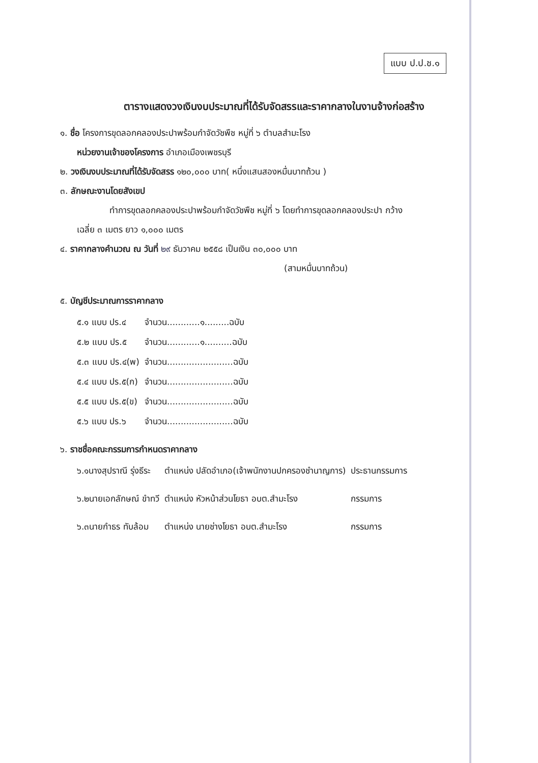แบบ ป.ป.ช.๑
ตารางแสดงวงเงินงบประมาณที่ได้รับจัดสรรและราคากลางในงานจ้างก่อสร้าง
๑. ชื่อ โครงการขุดลอกคลองประปาพร้อมกำจัดวัชพืช หมู่ที่ ๖ ตำบลสำมะโรง
หน่วยงานเจ้าของโครงการ อำเภอเมืองเพชรบุรี
๒. วงเงินงบประมาณที่ได้รับจัดสรร ๑๒๐,๐๐๐ บาท( หนึ่งแสนสองหมื่นบาทถ้วน )
๓. ลักษณะงานโดยสังเขป
ทำการขุดลอกคลองประปาพร้อมกำจัดวัชพืช หมู่ที่ ๖ โดยทำการขุดลอกคลองประปา กว้าง
เฉลี่ย ๓ เมตร ยาว ๑,๐๐๐ เมตร
๔. ราคากลางคำนวณ ณ วันที่ ๒๙ ธันวาคม ๒๕๕๘ เป็นเงิน ๓๐,๐๐๐ บาท
(สามหมื่นบาทถ้วน)
๕. บัญชีประมาณการราคากลาง
| ๕.๑ แบบ ปร.๔ | จำนวน............๑.........ฉบับ |
| ๕.๒ แบบ ปร.๕ | จำนวน............๑..........ฉบับ |
| ๕.๓ แบบ ปร.๔(พ) | จำนวน........................ฉบับ |
| ๕.๔ แบบ ปร.๕(ก) | จำนวน........................ฉบับ |
| ๕.๕ แบบ ปร.๕(ข) | จำนวน........................ฉบับ |
| ๕.๖ แบบ ปร.๖ | จำนวน........................ฉบับ |
๖. ราชชื่อคณะกรรมการกำหนดราคากลาง
| ๖.๑นางสุปราณี รุ่งธีระ | ตำแหน่ง ปลัดอำเภอ(เจ้าพนักงานปกครองชำนาญการ) | ประธานกรรมการ |
| ๖.๒นายเอกลักษณ์ ขำทวี | ตำแหน่ง หัวหน้าส่วนโยธา อบต.สำมะโรง | กรรมการ |
| ๖.๓นายกำธร ทับล้อม | ตำแหน่ง นายช่างโยธา อบต.สำมะโรง | กรรมการ |